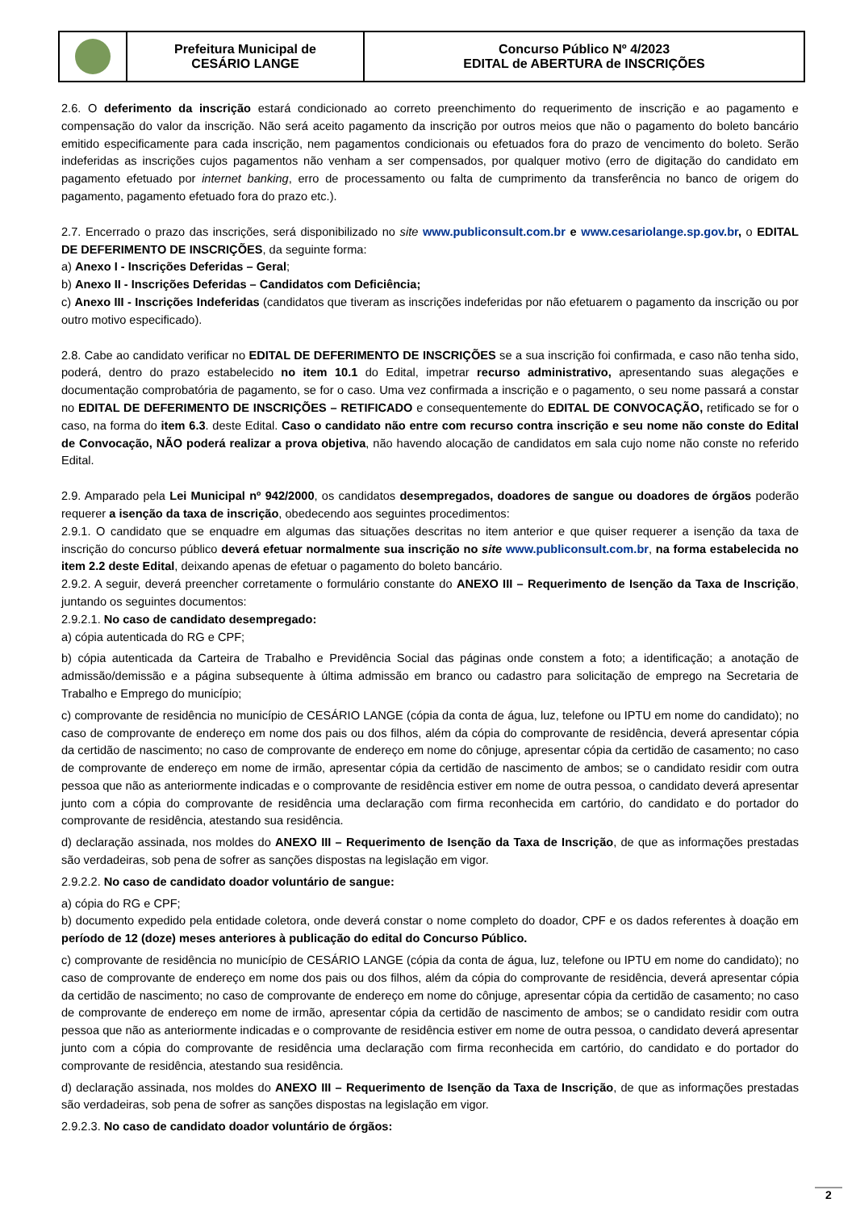| | Prefeitura Municipal de CESÁRIO LANGE | Concurso Público Nº 4/2023 EDITAL de ABERTURA de INSCRIÇÕES |
2.6. O deferimento da inscrição estará condicionado ao correto preenchimento do requerimento de inscrição e ao pagamento e compensação do valor da inscrição. Não será aceito pagamento da inscrição por outros meios que não o pagamento do boleto bancário emitido especificamente para cada inscrição, nem pagamentos condicionais ou efetuados fora do prazo de vencimento do boleto. Serão indeferidas as inscrições cujos pagamentos não venham a ser compensados, por qualquer motivo (erro de digitação do candidato em pagamento efetuado por internet banking, erro de processamento ou falta de cumprimento da transferência no banco de origem do pagamento, pagamento efetuado fora do prazo etc.).
2.7. Encerrado o prazo das inscrições, será disponibilizado no site www.publiconsult.com.br e www.cesariolange.sp.gov.br, o EDITAL DE DEFERIMENTO DE INSCRIÇÕES, da seguinte forma:
a) Anexo I - Inscrições Deferidas – Geral;
b) Anexo II - Inscrições Deferidas – Candidatos com Deficiência;
c) Anexo III - Inscrições Indeferidas (candidatos que tiveram as inscrições indeferidas por não efetuarem o pagamento da inscrição ou por outro motivo especificado).
2.8. Cabe ao candidato verificar no EDITAL DE DEFERIMENTO DE INSCRIÇÕES se a sua inscrição foi confirmada, e caso não tenha sido, poderá, dentro do prazo estabelecido no item 10.1 do Edital, impetrar recurso administrativo, apresentando suas alegações e documentação comprobatória de pagamento, se for o caso. Uma vez confirmada a inscrição e o pagamento, o seu nome passará a constar no EDITAL DE DEFERIMENTO DE INSCRIÇÕES – RETIFICADO e consequentemente do EDITAL DE CONVOCAÇÃO, retificado se for o caso, na forma do item 6.3. deste Edital. Caso o candidato não entre com recurso contra inscrição e seu nome não conste do Edital de Convocação, NÃO poderá realizar a prova objetiva, não havendo alocação de candidatos em sala cujo nome não conste no referido Edital.
2.9. Amparado pela Lei Municipal nº 942/2000, os candidatos desempregados, doadores de sangue ou doadores de órgãos poderão requerer a isenção da taxa de inscrição, obedecendo aos seguintes procedimentos:
2.9.1. O candidato que se enquadre em algumas das situações descritas no item anterior e que quiser requerer a isenção da taxa de inscrição do concurso público deverá efetuar normalmente sua inscrição no site www.publiconsult.com.br, na forma estabelecida no item 2.2 deste Edital, deixando apenas de efetuar o pagamento do boleto bancário.
2.9.2. A seguir, deverá preencher corretamente o formulário constante do ANEXO III – Requerimento de Isenção da Taxa de Inscrição, juntando os seguintes documentos:
2.9.2.1. No caso de candidato desempregado:
a) cópia autenticada do RG e CPF;
b) cópia autenticada da Carteira de Trabalho e Previdência Social das páginas onde constem a foto; a identificação; a anotação de admissão/demissão e a página subsequente à última admissão em branco ou cadastro para solicitação de emprego na Secretaria de Trabalho e Emprego do município;
c) comprovante de residência no município de CESÁRIO LANGE (cópia da conta de água, luz, telefone ou IPTU em nome do candidato); no caso de comprovante de endereço em nome dos pais ou dos filhos, além da cópia do comprovante de residência, deverá apresentar cópia da certidão de nascimento; no caso de comprovante de endereço em nome do cônjuge, apresentar cópia da certidão de casamento; no caso de comprovante de endereço em nome de irmão, apresentar cópia da certidão de nascimento de ambos; se o candidato residir com outra pessoa que não as anteriormente indicadas e o comprovante de residência estiver em nome de outra pessoa, o candidato deverá apresentar junto com a cópia do comprovante de residência uma declaração com firma reconhecida em cartório, do candidato e do portador do comprovante de residência, atestando sua residência.
d) declaração assinada, nos moldes do ANEXO III – Requerimento de Isenção da Taxa de Inscrição, de que as informações prestadas são verdadeiras, sob pena de sofrer as sanções dispostas na legislação em vigor.
2.9.2.2. No caso de candidato doador voluntário de sangue:
a) cópia do RG e CPF;
b) documento expedido pela entidade coletora, onde deverá constar o nome completo do doador, CPF e os dados referentes à doação em período de 12 (doze) meses anteriores à publicação do edital do Concurso Público.
c) comprovante de residência no município de CESÁRIO LANGE (cópia da conta de água, luz, telefone ou IPTU em nome do candidato); no caso de comprovante de endereço em nome dos pais ou dos filhos, além da cópia do comprovante de residência, deverá apresentar cópia da certidão de nascimento; no caso de comprovante de endereço em nome do cônjuge, apresentar cópia da certidão de casamento; no caso de comprovante de endereço em nome de irmão, apresentar cópia da certidão de nascimento de ambos; se o candidato residir com outra pessoa que não as anteriormente indicadas e o comprovante de residência estiver em nome de outra pessoa, o candidato deverá apresentar junto com a cópia do comprovante de residência uma declaração com firma reconhecida em cartório, do candidato e do portador do comprovante de residência, atestando sua residência.
d) declaração assinada, nos moldes do ANEXO III – Requerimento de Isenção da Taxa de Inscrição, de que as informações prestadas são verdadeiras, sob pena de sofrer as sanções dispostas na legislação em vigor.
2.9.2.3. No caso de candidato doador voluntário de órgãos:
2